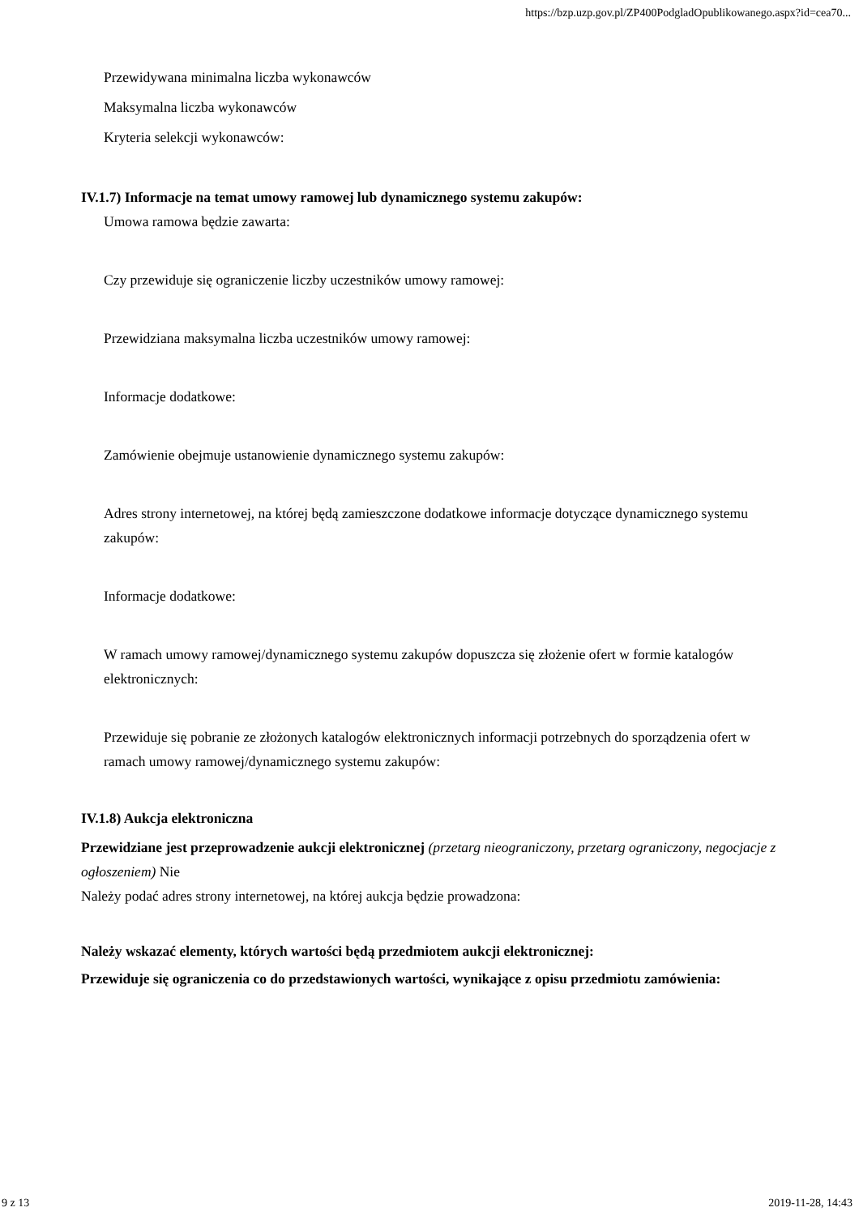https://bzp.uzp.gov.pl/ZP400PodgladOpublikowanego.aspx?id=cea70...
Przewidywana minimalna liczba wykonawców
Maksymalna liczba wykonawców
Kryteria selekcji wykonawców:
IV.1.7) Informacje na temat umowy ramowej lub dynamicznego systemu zakupów:
Umowa ramowa będzie zawarta:
Czy przewiduje się ograniczenie liczby uczestników umowy ramowej:
Przewidziana maksymalna liczba uczestników umowy ramowej:
Informacje dodatkowe:
Zamówienie obejmuje ustanowienie dynamicznego systemu zakupów:
Adres strony internetowej, na której będą zamieszczone dodatkowe informacje dotyczące dynamicznego systemu zakupów:
Informacje dodatkowe:
W ramach umowy ramowej/dynamicznego systemu zakupów dopuszcza się złożenie ofert w formie katalogów elektronicznych:
Przewiduje się pobranie ze złożonych katalogów elektronicznych informacji potrzebnych do sporządzenia ofert w ramach umowy ramowej/dynamicznego systemu zakupów:
IV.1.8) Aukcja elektroniczna
Przewidziane jest przeprowadzenie aukcji elektronicznej (przetarg nieograniczony, przetarg ograniczony, negocjacje z ogłoszeniem) Nie
Należy podać adres strony internetowej, na której aukcja będzie prowadzona:
Należy wskazać elementy, których wartości będą przedmiotem aukcji elektronicznej:
Przewiduje się ograniczenia co do przedstawionych wartości, wynikające z opisu przedmiotu zamówienia:
9 z 13 2019-11-28, 14:43